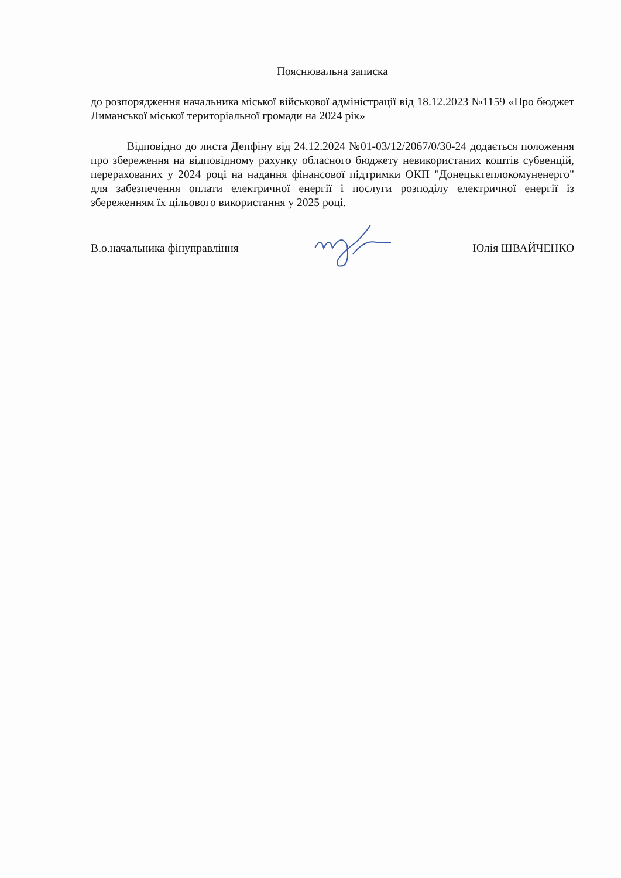Пояснювальна записка
до розпорядження начальника міської військової адміністрації від 18.12.2023 №1159 «Про бюджет Лиманської міської територіальної громади на 2024 рік»
Відповідно до листа Депфіну від 24.12.2024 №01-03/12/2067/0/30-24 додається положення про збереження на відповідному рахунку обласного бюджету невикористаних коштів субвенцій, перерахованих у 2024 році на надання фінансової підтримки ОКП "Донецьктеплокомуненерго" для забезпечення оплати електричної енергії і послуги розподілу електричної енергії із збереженням їх цільового використання у 2025 році.
В.о.начальника фінуправління Юлія ШВАЙЧЕНКО